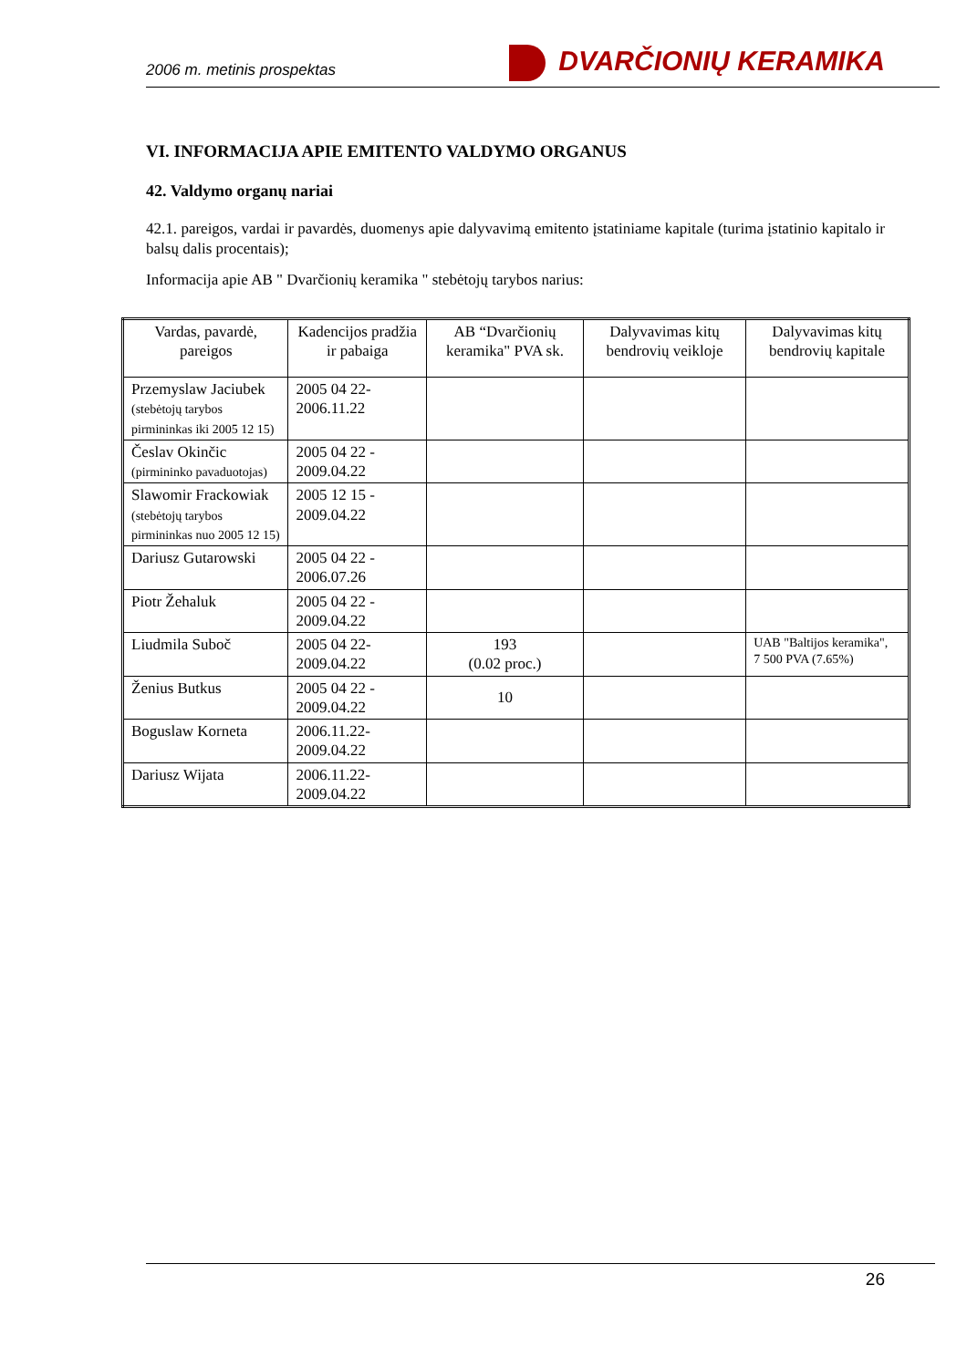2006 m. metinis prospektas
DVARČIONIŲ KERAMIKA
VI. INFORMACIJA APIE EMITENTO VALDYMO ORGANUS
42. Valdymo organų nariai
42.1. pareigos, vardai ir pavardės, duomenys apie dalyvavimą emitento įstatiniame kapitale (turima įstatinio kapitalo ir balsų dalis procentais);
Informacija apie AB " Dvarčionių keramika " stebėtojų tarybos narius:
| Vardas, pavardė, pareigos | Kadencijos pradžia ir pabaiga | AB “Dvarčionių keramika" PVA sk. | Dalyvavimas kitų bendrovių veikloje | Dalyvavimas kitų bendrovių kapitale |
| --- | --- | --- | --- | --- |
| Przemyslaw Jaciubek (stebėtojų tarybos pirmininkas iki 2005 12 15) | 2005 04 22- 2006.11.22 | | | |
| Česlav Okinčic (pirmininko pavaduotojas) | 2005 04 22 - 2009.04.22 | | | |
| Slawomir Frackowiak (stebėtojų tarybos pirmininkas nuo 2005 12 15) | 2005 12 15 - 2009.04.22 | | | |
| Dariusz Gutarowski | 2005 04 22 - 2006.07.26 | | | |
| Piotr Žehaluk | 2005 04 22 - 2009.04.22 | | | |
| Liudmila Subоč | 2005 04 22- 2009.04.22 | 193 (0.02 proc.) | | UAB "Baltijos keramika", 7 500 PVA (7.65%) |
| Ženius Butkus | 2005 04 22 - 2009.04.22 | 10 | | |
| Boguslaw Korneta | 2006.11.22- 2009.04.22 | | | |
| Dariusz Wijata | 2006.11.22- 2009.04.22 | | | |
26